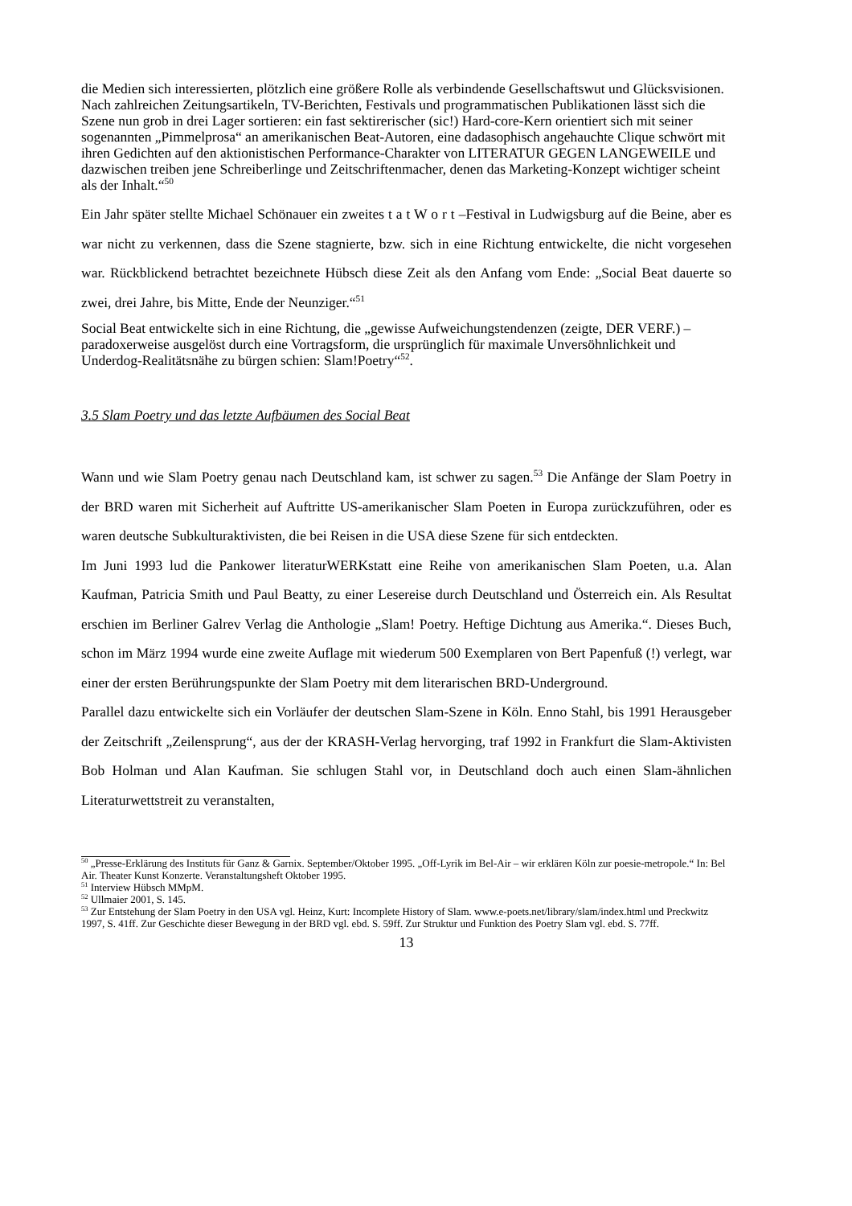die Medien sich interessierten, plötzlich eine größere Rolle als verbindende Gesellschaftswut und Glücksvisionen. Nach zahlreichen Zeitungsartikeln, TV-Berichten, Festivals und programmatischen Publikationen lässt sich die Szene nun grob in drei Lager sortieren: ein fast sektirerischer (sic!) Hard-core-Kern orientiert sich mit seiner sogenannten „Pimmelprosa“ an amerikanischen Beat-Autoren, eine dadasophisch angehauchte Clique schwört mit ihren Gedichten auf den aktionistischen Performance-Charakter von LITERATUR GEGEN LANGEWEILE und dazwischen treiben jene Schreiberlinge und Zeitschriftenmacher, denen das Marketing-Konzept wichtiger scheint als der Inhalt.“<sup>50</sup>
Ein Jahr später stellte Michael Schönauer ein zweites t a t W o r t –Festival in Ludwigsburg auf die Beine, aber es war nicht zu verkennen, dass die Szene stagnierte, bzw. sich in eine Richtung entwickelte, die nicht vorgesehen war. Rückblickend betrachtet bezeichnete Hübsch diese Zeit als den Anfang vom Ende: „Social Beat dauerte so zwei, drei Jahre, bis Mitte, Ende der Neunziger.“<sup>51</sup>
Social Beat entwickelte sich in eine Richtung, die „gewisse Aufweichungstendenzen (zeigte, DER VERF.) – paradoxerweise ausgelöst durch eine Vortragsform, die ursprünglich für maximale Unversöhnlichkeit und Underdog-Realitätsnähe zu bürgen schien: Slam!Poetry“<sup>52</sup>.
3.5 Slam Poetry und das letzte Aufbäumen des Social Beat
Wann und wie Slam Poetry genau nach Deutschland kam, ist schwer zu sagen.<sup>53</sup> Die Anfänge der Slam Poetry in der BRD waren mit Sicherheit auf Auftritte US-amerikanischer Slam Poeten in Europa zurückzuführen, oder es waren deutsche Subkulturaktivisten, die bei Reisen in die USA diese Szene für sich entdeckten.
Im Juni 1993 lud die Pankower literaturWERKstatt eine Reihe von amerikanischen Slam Poeten, u.a. Alan Kaufman, Patricia Smith und Paul Beatty, zu einer Lesereise durch Deutschland und Österreich ein. Als Resultat erschien im Berliner Galrev Verlag die Anthologie „Slam! Poetry. Heftige Dichtung aus Amerika.“. Dieses Buch, schon im März 1994 wurde eine zweite Auflage mit wiederum 500 Exemplaren von Bert Papenfuß (!) verlegt, war einer der ersten Berührungspunkte der Slam Poetry mit dem literarischen BRD-Underground.
Parallel dazu entwickelte sich ein Vorläufer der deutschen Slam-Szene in Köln. Enno Stahl, bis 1991 Herausgeber der Zeitschrift „Zeilensprung“, aus der der KRASH-Verlag hervorging, traf 1992 in Frankfurt die Slam-Aktivisten Bob Holman und Alan Kaufman. Sie schlugen Stahl vor, in Deutschland doch auch einen Slam-ähnlichen Literaturwettstreit zu veranstalten,
<sup>50</sup> „Presse-Erklärung des Instituts für Ganz & Garnix. September/Oktober 1995. „Off-Lyrik im Bel-Air – wir erklären Köln zur poesie-metropole.“ In: Bel Air. Theater Kunst Konzerte. Veranstaltungsheft Oktober 1995.
<sup>51</sup> Interview Hübsch MMpM.
<sup>52</sup> Ullmaier 2001, S. 145.
<sup>53</sup> Zur Entstehung der Slam Poetry in den USA vgl. Heinz, Kurt: Incomplete History of Slam. www.e-poets.net/library/slam/index.html und Preckwitz 1997, S. 41ff. Zur Geschichte dieser Bewegung in der BRD vgl. ebd. S. 59ff. Zur Struktur und Funktion des Poetry Slam vgl. ebd. S. 77ff.
13